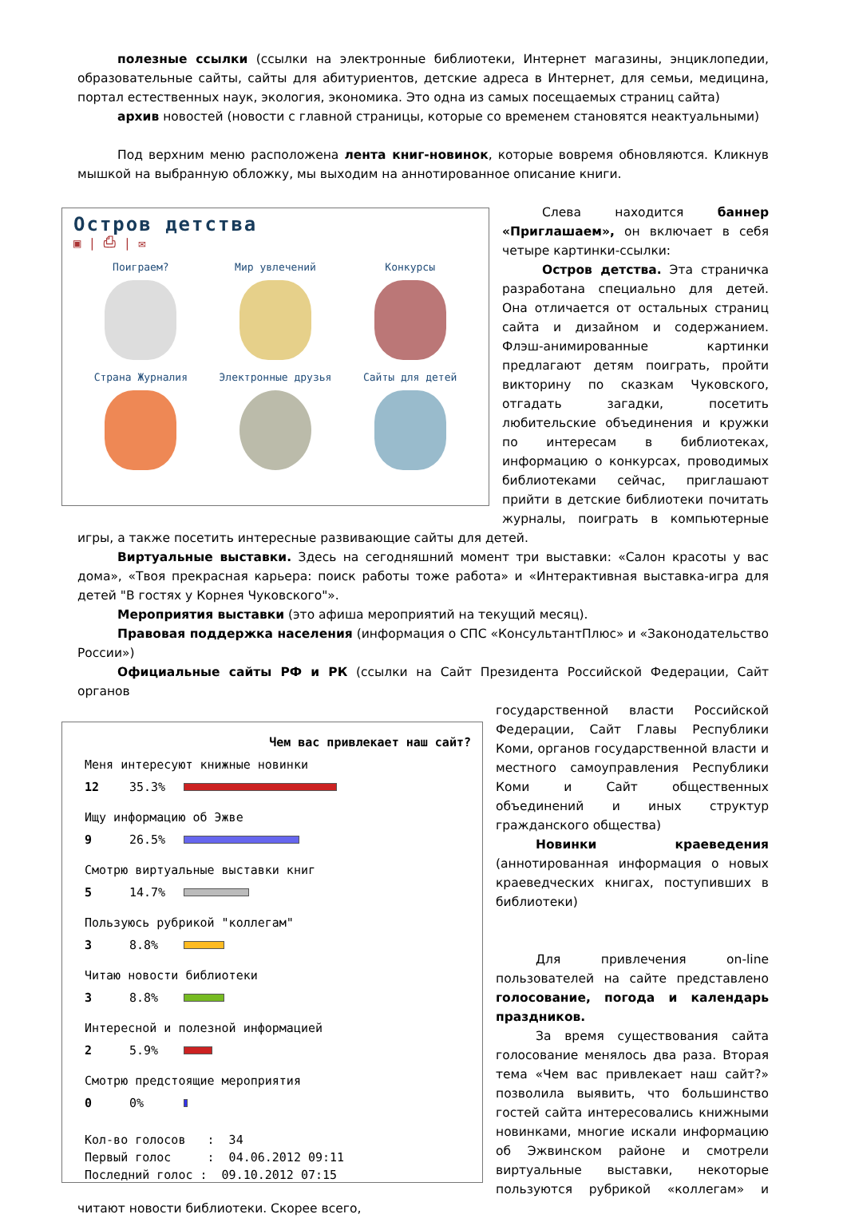полезные ссылки (ссылки на электронные библиотеки, Интернет магазины, энциклопедии, образовательные сайты, сайты для абитуриентов, детские адреса в Интернет, для семьи, медицина, портал естественных наук, экология, экономика. Это одна из самых посещаемых страниц сайта)
архив новостей (новости с главной страницы, которые со временем становятся неактуальными)
Под верхним меню расположена лента книг-новинок, которые вовремя обновляются. Кликнув мышкой на выбранную обложку, мы выходим на аннотированное описание книги.
Остров детства
▣ | ⎙ | ✉
Поиграем?
Мир увлечений
Конкурсы
Страна Журналия
Электронные друзья
Сайты для детей
Слева находится баннер «Приглашаем», он включает в себя четыре картинки-ссылки:
Остров детства. Эта страничка разработана специально для детей. Она отличается от остальных страниц сайта и дизайном и содержанием. Флэш-анимированные картинки предлагают детям поиграть, пройти викторину по сказкам Чуковского, отгадать загадки, посетить любительские объединения и кружки по интересам в библиотеках, информацию о конкурсах, проводимых библиотеками сейчас, приглашают прийти в детские библиотеки почитать журналы, поиграть в компьютерные игры, а также посетить интересные развивающие сайты для детей.
Виртуальные выставки. Здесь на сегодняшний момент три выставки: «Салон красоты у вас дома», «Твоя прекрасная карьера: поиск работы тоже работа» и «Интерактивная выставка-игра для детей "В гостях у Корнея Чуковского"».
Мероприятия выставки (это афиша мероприятий на текущий месяц).
Правовая поддержка населения (информация о СПС «КонсультантПлюс» и «Законодательство России»)
Официальные сайты РФ и РК (ссылки на Сайт Президента Российской Федерации, Сайт органов
Чем вас привлекает наш сайт?
Меня интересуют книжные новинки
12 35.3%
Ищу информацию об Эжве
9 26.5%
Смотрю виртуальные выставки книг
5 14.7%
Пользуюсь рубрикой "коллегам"
3 8.8%
Читаю новости библиотеки
3 8.8%
Интересной и полезной информацией
2 5.9%
Смотрю предстоящие мероприятия
0 0%
Кол-во голосов : 34 Первый голос : 04.06.2012 09:11 Последний голос : 09.10.2012 07:15
государственной власти Российской Федерации, Сайт Главы Республики Коми, органов государственной власти и местного самоуправления Республики Коми и Сайт общественных объединений и иных структур гражданского общества)
Новинки краеведения (аннотированная информация о новых краеведческих книгах, поступивших в библиотеки)
Для привлечения on-line пользователей на сайте представлено голосование, погода и календарь праздников.
За время существования сайта голосование менялось два раза. Вторая тема «Чем вас привлекает наш сайт?» позволила выявить, что большинство гостей сайта интересовались книжными новинками, многие искали информацию об Эжвинском районе и смотрели виртуальные выставки, некоторые пользуются рубрикой «коллегам» и читают новости библиотеки. Скорее всего,